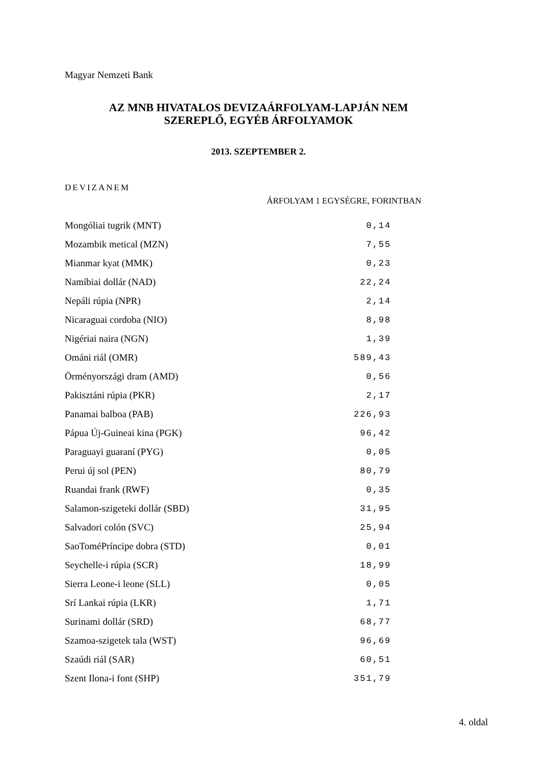Magyar Nemzeti Bank
AZ MNB HIVATALOS DEVIZAÁRFOLYAM-LAPJÁN NEM
SZEREPLŐ, EGYÉB ÁRFOLYAMOK
2013. SZEPTEMBER 2.
DEVIZANEM
ÁRFOLYAM 1 EGYSÉGRE, FORINTBAN
| Mongóliai tugrik (MNT) | 0,14 |
| Mozambik metical (MZN) | 7,55 |
| Mianmar kyat (MMK) | 0,23 |
| Namíbiai dollár (NAD) | 22,24 |
| Nepáli rúpia (NPR) | 2,14 |
| Nicaraguai cordoba (NIO) | 8,98 |
| Nigériai naira (NGN) | 1,39 |
| Ománi riál (OMR) | 589,43 |
| Örményországi dram (AMD) | 0,56 |
| Pakisztáni rúpia (PKR) | 2,17 |
| Panamai balboa (PAB) | 226,93 |
| Pápua Új-Guineai kina (PGK) | 96,42 |
| Paraguayi guaraní (PYG) | 0,05 |
| Perui új sol (PEN) | 80,79 |
| Ruandai frank (RWF) | 0,35 |
| Salamon-szigeteki dollár (SBD) | 31,95 |
| Salvadori colón (SVC) | 25,94 |
| SaoToméPríncipe dobra (STD) | 0,01 |
| Seychelle-i rúpia (SCR) | 18,99 |
| Sierra Leone-i leone (SLL) | 0,05 |
| Srí Lankai rúpia (LKR) | 1,71 |
| Surinami dollár (SRD) | 68,77 |
| Szamoa-szigetek tala (WST) | 96,69 |
| Szaúdi riál (SAR) | 60,51 |
| Szent Ilona-i font (SHP) | 351,79 |
4. oldal